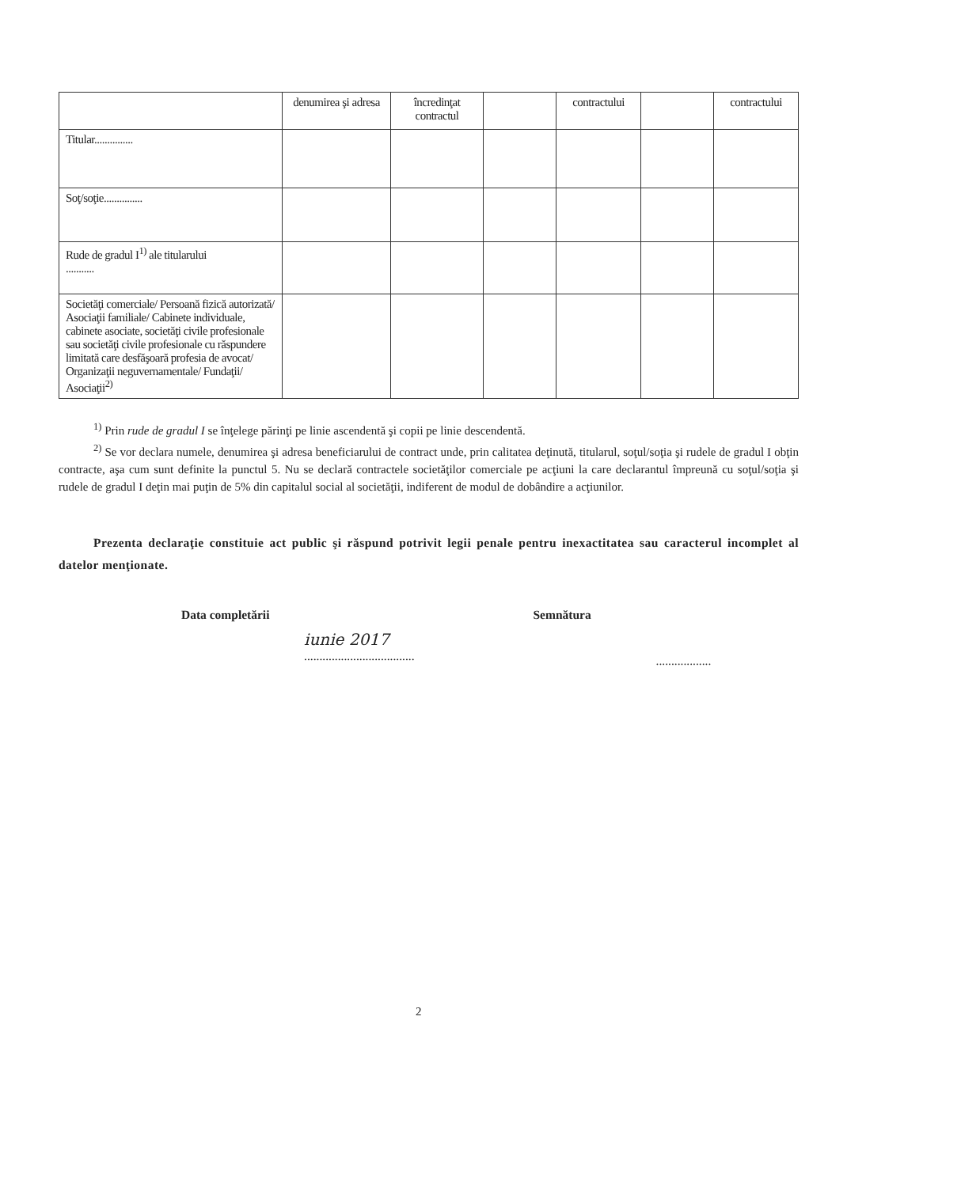| | denumirea şi adresa | încredinţat contractul | | contractului | | contractului |
| --- | --- | --- | --- | --- | --- | --- |
| Titular............... | | | | | | |
| Soţ/soţie............... | | | | | | |
| Rude de gradul I<sup>1)</sup> ale titularului ........... | | | | | | |
| Societăţi comerciale/ Persoană fizică autorizată/ Asociaţii familiale/ Cabinete individuale, cabinete asociate, societăţi civile profesionale sau societăţi civile profesionale cu răspundere limitată care desfăşoară profesia de avocat/ Organizaţii neguvernamentale/ Fundaţii/ Asociaţii<sup>2)</sup> | | | | | | |
<sup>1)</sup> Prin rude de gradul I se înţelege părinţi pe linie ascendentă şi copii pe linie descendentă.
<sup>2)</sup> Se vor declara numele, denumirea şi adresa beneficiarului de contract unde, prin calitatea deţinută, titularul, soţul/soţia şi rudele de gradul I obţin contracte, aşa cum sunt definite la punctul 5. Nu se declară contractele societăţilor comerciale pe acţiuni la care declarantul împreună cu soţul/soţia şi rudele de gradul I deţin mai puţin de 5% din capitalul social al societăţii, indiferent de modul de dobândire a acţiunilor.
Prezenta declaraţie constituie act public şi răspund potrivit legii penale pentru inexactitatea sau caracterul incomplet al datelor menţionate.
Data completării
iunie 2017
....................................
Semnătura
..................
2